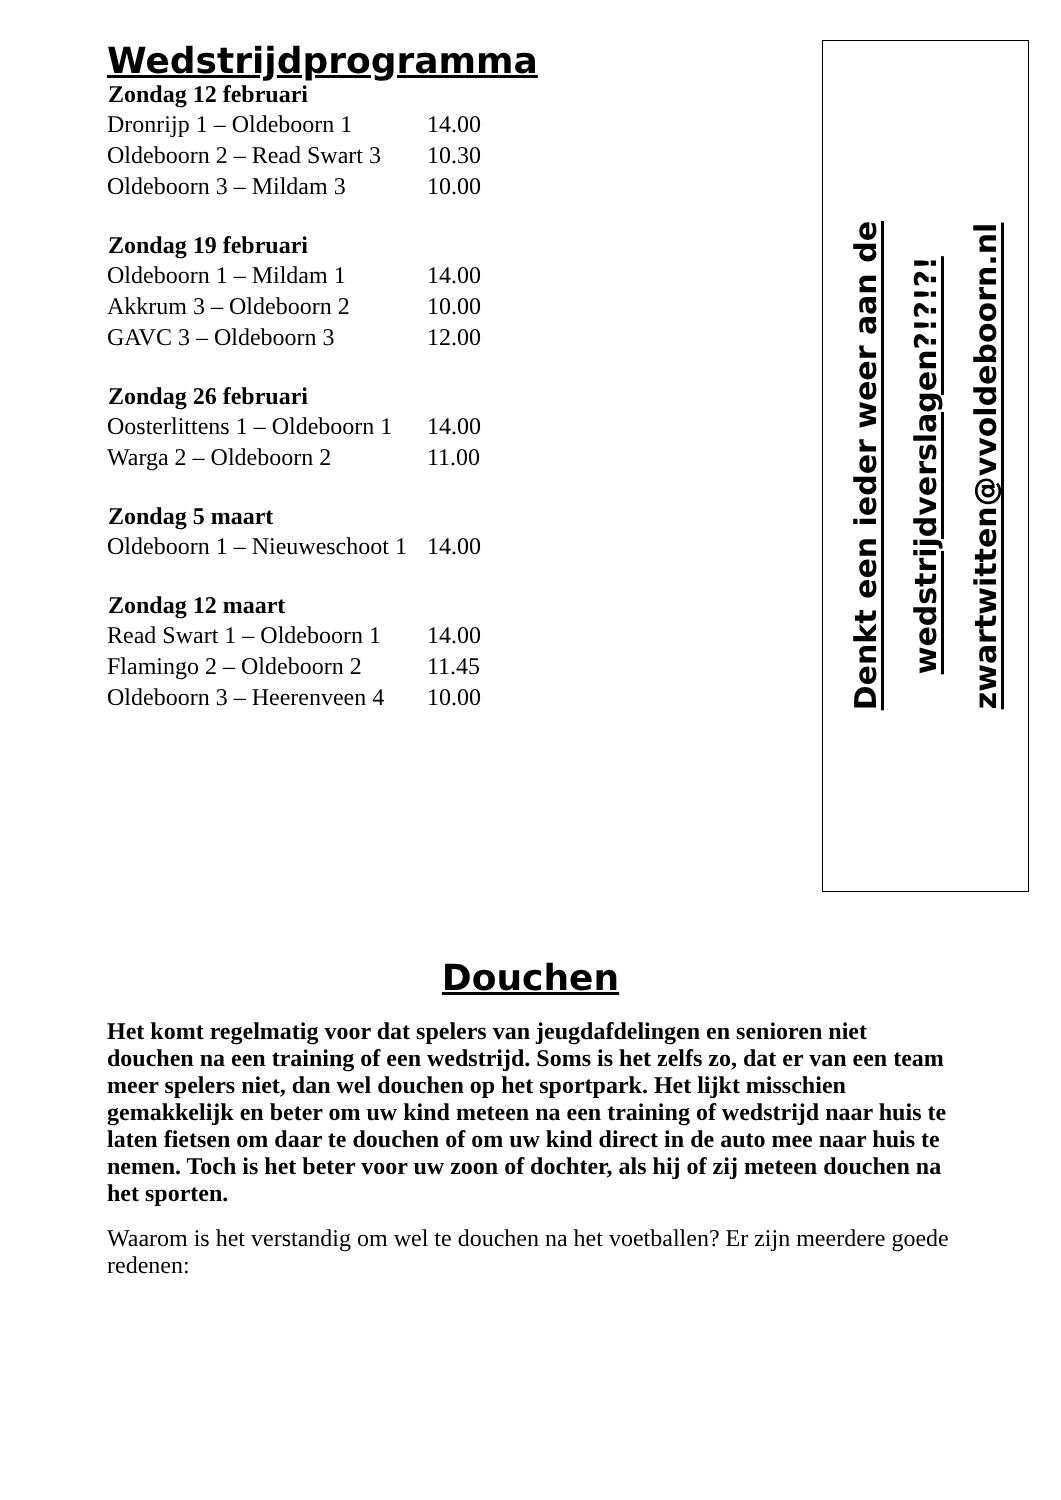Wedstrijdprogramma
| Zondag 12 februari | |
| --- | --- |
| Dronrijp 1 – Oldeboorn 1 | 14.00 |
| Oldeboorn 2 – Read Swart 3 | 10.30 |
| Oldeboorn 3 – Mildam 3 | 10.00 |
| Zondag 19 februari | |
| Oldeboorn 1 – Mildam 1 | 14.00 |
| Akkrum 3 – Oldeboorn 2 | 10.00 |
| GAVC 3 – Oldeboorn 3 | 12.00 |
| Zondag 26 februari | |
| Oosterlittens 1 – Oldeboorn 1 | 14.00 |
| Warga 2 – Oldeboorn 2 | 11.00 |
| Zondag 5 maart | |
| Oldeboorn 1 – Nieuweschoot 1 | 14.00 |
| Zondag 12 maart | |
| Read Swart 1 – Oldeboorn 1 | 14.00 |
| Flamingo 2 – Oldeboorn 2 | 11.45 |
| Oldeboorn 3 – Heerenveen 4 | 10.00 |
Denkt een ieder weer aan de
wedstrijdverslagen?!?!?!
zwartwitten@vvoldeboorn.nl
Douchen
Het komt regelmatig voor dat spelers van jeugdafdelingen en senioren niet douchen na een training of een wedstrijd. Soms is het zelfs zo, dat er van een team meer spelers niet, dan wel douchen op het sportpark. Het lijkt misschien gemakkelijk en beter om uw kind meteen na een training of wedstrijd naar huis te laten fietsen om daar te douchen of om uw kind direct in de auto mee naar huis te nemen. Toch is het beter voor uw zoon of dochter, als hij of zij meteen douchen na het sporten.
Waarom is het verstandig om wel te douchen na het voetballen? Er zijn meerdere goede redenen: